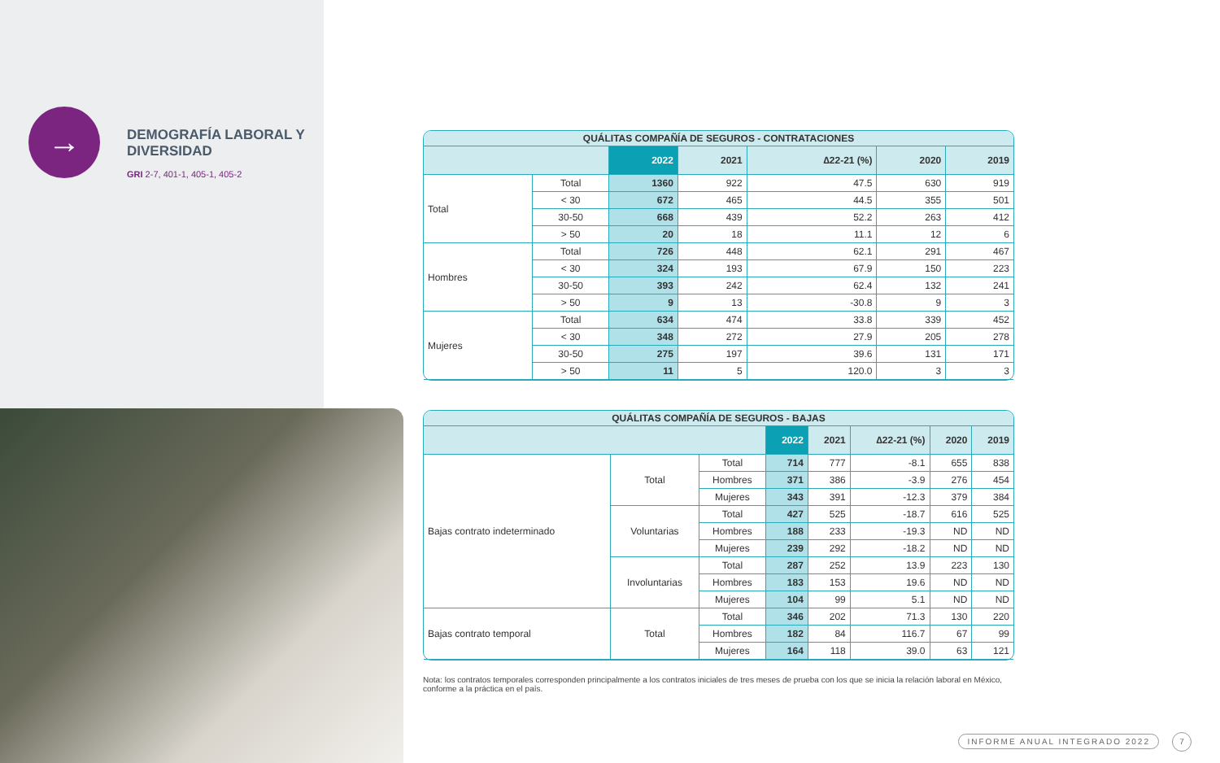→
DEMOGRAFÍA LABORAL Y DIVERSIDAD
GRI 2-7, 401-1, 405-1, 405-2
| QUÁLITAS COMPAÑÍA DE SEGUROS - CONTRATACIONES | | | | | | |
| --- | --- | --- | --- | --- | --- | --- |
| | | 2022 | 2021 | ∆22-21 (%) | 2020 | 2019 |
| Total | Total | 1360 | 922 | 47.5 | 630 | 919 |
| | < 30 | 672 | 465 | 44.5 | 355 | 501 |
| | 30-50 | 668 | 439 | 52.2 | 263 | 412 |
| | > 50 | 20 | 18 | 11.1 | 12 | 6 |
| Hombres | Total | 726 | 448 | 62.1 | 291 | 467 |
| | < 30 | 324 | 193 | 67.9 | 150 | 223 |
| | 30-50 | 393 | 242 | 62.4 | 132 | 241 |
| | > 50 | 9 | 13 | -30.8 | 9 | 3 |
| Mujeres | Total | 634 | 474 | 33.8 | 339 | 452 |
| | < 30 | 348 | 272 | 27.9 | 205 | 278 |
| | 30-50 | 275 | 197 | 39.6 | 131 | 171 |
| | > 50 | 11 | 5 | 120.0 | 3 | 3 |
| QUÁLITAS COMPAÑÍA DE SEGUROS - BAJAS | | | | | | | |
| --- | --- | --- | --- | --- | --- | --- | --- |
| | | | 2022 | 2021 | ∆22-21 (%) | 2020 | 2019 |
| Bajas contrato indeterminado | Total | Total | 714 | 777 | -8.1 | 655 | 838 |
| | | Hombres | 371 | 386 | -3.9 | 276 | 454 |
| | | Mujeres | 343 | 391 | -12.3 | 379 | 384 |
| | Voluntarias | Total | 427 | 525 | -18.7 | 616 | 525 |
| | | Hombres | 188 | 233 | -19.3 | ND | ND |
| | | Mujeres | 239 | 292 | -18.2 | ND | ND |
| | Involuntarias | Total | 287 | 252 | 13.9 | 223 | 130 |
| | | Hombres | 183 | 153 | 19.6 | ND | ND |
| | | Mujeres | 104 | 99 | 5.1 | ND | ND |
| Bajas contrato temporal | Total | Total | 346 | 202 | 71.3 | 130 | 220 |
| | | Hombres | 182 | 84 | 116.7 | 67 | 99 |
| | | Mujeres | 164 | 118 | 39.0 | 63 | 121 |
Nota: los contratos temporales corresponden principalmente a los contratos iniciales de tres meses de prueba con los que se inicia la relación laboral en México, conforme a la práctica en el país.
INFORME ANUAL INTEGRADO 2022 7